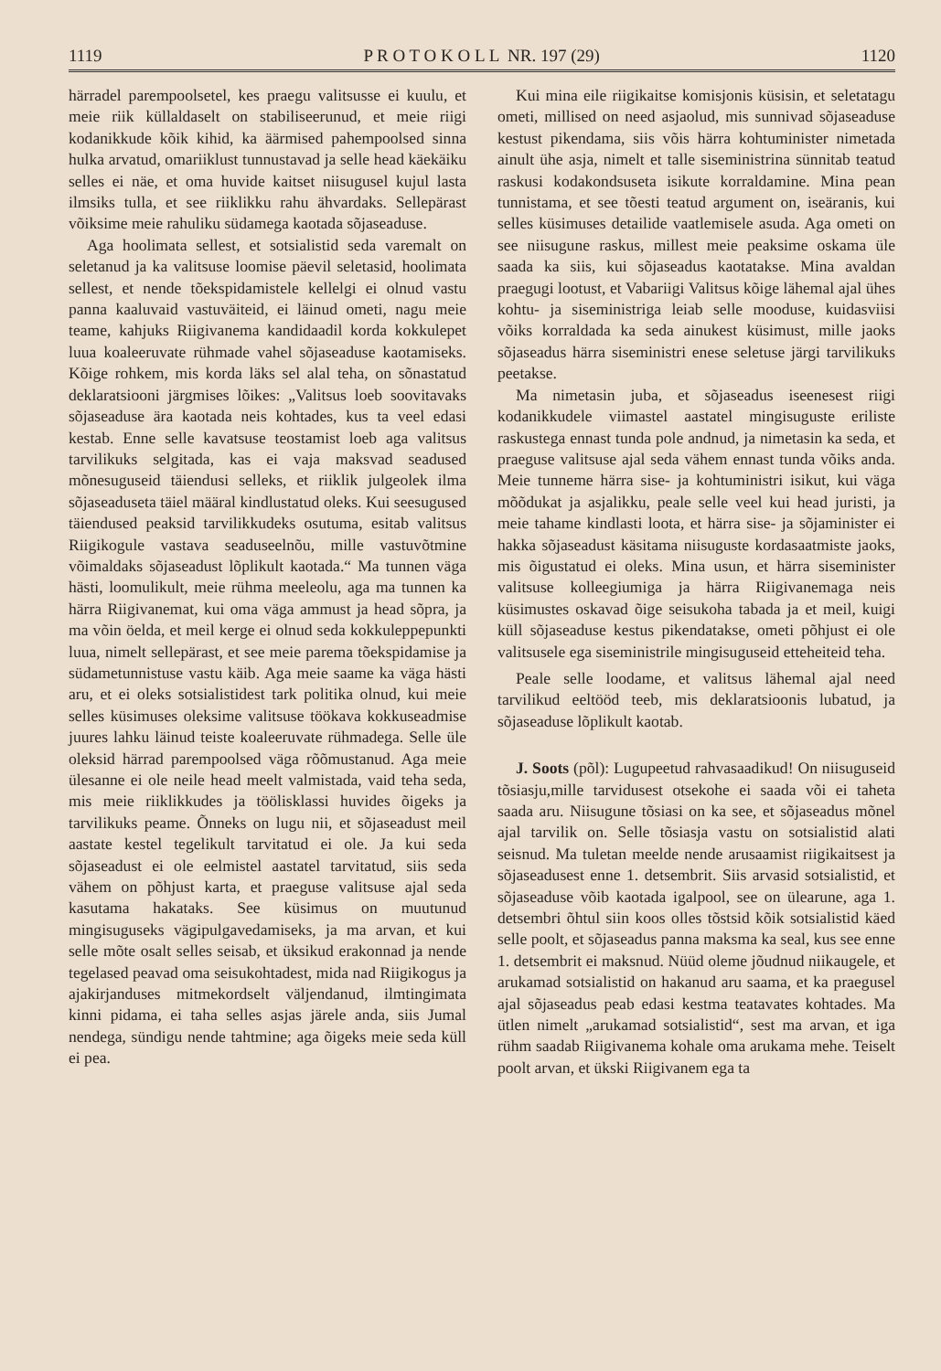1119 P R O T O K O L L NR. 197 (29) 1120
härradel parempoolsetel, kes praegu valitsusse ei kuulu, et meie riik küllaldaselt on stabiliseerunud, et meie riigi kodanikkude kõik kihid, ka äärmised pahempoolsed sinna hulka arvatud, omariiklust tunnustavad ja selle head käekäiku selles ei näe, et oma huvide kaitset niisugusel kujul lasta ilmsiks tulla, et see riiklikku rahu ähvardaks. Sellepärast võiksime meie rahuliku südamega kaotada sõjaseaduse.
Aga hoolimata sellest, et sotsialistid seda varemalt on seletanud ja ka valitsuse loomise päevil seletasid, hoolimata sellest, et nende tõekspidamistele kellelgi ei olnud vastu panna kaaluvaid vastuväiteid, ei läinud ometi, nagu meie teame, kahjuks Riigivanema kandidaadil korda kokkulepet luua koaleeruvate rühmade vahel sõjaseaduse kaotamiseks. Kõige rohkem, mis korda läks sel alal teha, on sõnastatud deklaratsiooni järgmises lõikes: „Valitsus loeb soovitavaks sõjaseaduse ära kaotada neis kohtades, kus ta veel edasi kestab. Enne selle kavatsuse teostamist loeb aga valitsus tarvilikuks selgitada, kas ei vaja maksvad seadused mõnesuguseid täiendusi selleks, et riiklik julgeolek ilma sõjaseaduseta täiel määral kindlustatud oleks. Kui seesugused täiendused peaksid tarvilikkudeks osutuma, esitab valitsus Riigikogule vastava seaduseelnõu, mille vastuvõtmine võimaldaks sõjaseadust lõplikult kaotada.“ Ma tunnen väga hästi, loomulikult, meie rühma meeleolu, aga ma tunnen ka härra Riigivanemat, kui oma väga ammust ja head sõpra, ja ma võin öelda, et meil kerge ei olnud seda kokkuleppepunkti luua, nimelt sellepärast, et see meie parema tõekspidamise ja südametunnistuse vastu käib. Aga meie saame ka väga hästi aru, et ei oleks sotsialistidest tark politika olnud, kui meie selles küsimuses oleksime valitsuse töökava kokkuseadmise juures lahku läinud teiste koaleeruvate rühmadega. Selle üle oleksid härrad parempoolsed väga rõõmustanud. Aga meie ülesanne ei ole neile head meelt valmistada, vaid teha seda, mis meie riiklikkudes ja töölisklassi huvides õigeks ja tarvilikuks peame. Õnneks on lugu nii, et sõjaseadust meil aastate kestel tegelikult tarvitatud ei ole. Ja kui seda sõjaseadust ei ole eelmistel aastatel tarvitatud, siis seda vähem on põhjust karta, et praeguse valitsuse ajal seda kasutama hakataks. See küsimus on muutunud mingisuguseks vägipulgavedamiseks, ja ma arvan, et kui selle mõte osalt selles seisab, et üksikud erakonnad ja nende tegelased peavad oma seisukohtadest, mida nad Riigikogus ja ajakirjanduses mitmekordselt väljendanud, ilmtingimata kinni pidama, ei taha selles asjas järele anda, siis Jumal nendega, sündigu nende tahtmine; aga õigeks meie seda küll ei pea.
Kui mina eile riigikaitse komisjonis küsisin, et seletatagu ometi, millised on need asjaolud, mis sunnivad sõjaseaduse kestust pikendama, siis võis härra kohtuminister nimetada ainult ühe asja, nimelt et talle siseministrina sünnitab teatud raskusi kodakondsuseta isikute korraldamine. Mina pean tunnistama, et see tõesti teatud argument on, iseäranis, kui selles küsimuses detailide vaatlemisele asuda. Aga ometi on see niisugune raskus, millest meie peaksime oskama üle saada ka siis, kui sõjaseadus kaotatakse. Mina avaldan praegugi lootust, et Vabariigi Valitsus kõige lähemal ajal ühes kohtu- ja siseministriga leiab selle mooduse, kuidasviisi võiks korraldada ka seda ainukest küsimust, mille jaoks sõjaseadus härra siseministri enese seletuse järgi tarvilikuks peetakse.
Ma nimetasin juba, et sõjaseadus iseenesest riigi kodanikkudele viimastel aastatel mingisuguste eriliste raskustega ennast tunda pole andnud, ja nimetasin ka seda, et praeguse valitsuse ajal seda vähem ennast tunda võiks anda. Meie tunneme härra sise- ja kohtuministri isikut, kui väga mõõdukat ja asjalikku, peale selle veel kui head juristi, ja meie tahame kindlasti loota, et härra sise- ja sõjaminister ei hakka sõjaseadust käsitama niisuguste kordasaatmiste jaoks, mis õigustatud ei oleks. Mina usun, et härra siseminister valitsuse kolleegiumiga ja härra Riigivanemaga neis küsimustes oskavad õige seisukoha tabada ja et meil, kuigi küll sõjaseaduse kestus pikendatakse, ometi põhjust ei ole valitsusele ega siseministrile mingisuguseid etteheiteid teha.
Peale selle loodame, et valitsus lähemal ajal need tarvilikud eeltööd teeb, mis deklaratsioonis lubatud, ja sõjaseaduse lõplikult kaotab.
J. Soots (põl): Lugupeetud rahvasaadikud! On niisuguseid tõsiasju,mille tarvidusest otsekohe ei saada või ei taheta saada aru. Niisugune tõsiasi on ka see, et sõjaseadus mõnel ajal tarvilik on. Selle tõsiasja vastu on sotsialistid alati seisnud. Ma tuletan meelde nende arusaamist riigikaitsest ja sõjaseadusest enne 1. detsembrit. Siis arvasid sotsialistid, et sõjaseaduse võib kaotada igalpool, see on ülearune, aga 1. detsembri õhtul siin koos olles tõstsid kõik sotsialistid käed selle poolt, et sõjaseadus panna maksma ka seal, kus see enne 1. detsembrit ei maksnud. Nüüd oleme jõudnud niikaugele, et arukamad sotsialistid on hakanud aru saama, et ka praegusel ajal sõjaseadus peab edasi kestma teatavates kohtades. Ma ütlen nimelt „arukamad sotsialistid“, sest ma arvan, et iga rühm saadab Riigivanema kohale oma arukama mehe. Teiselt poolt arvan, et ükski Riigivanem ega ta